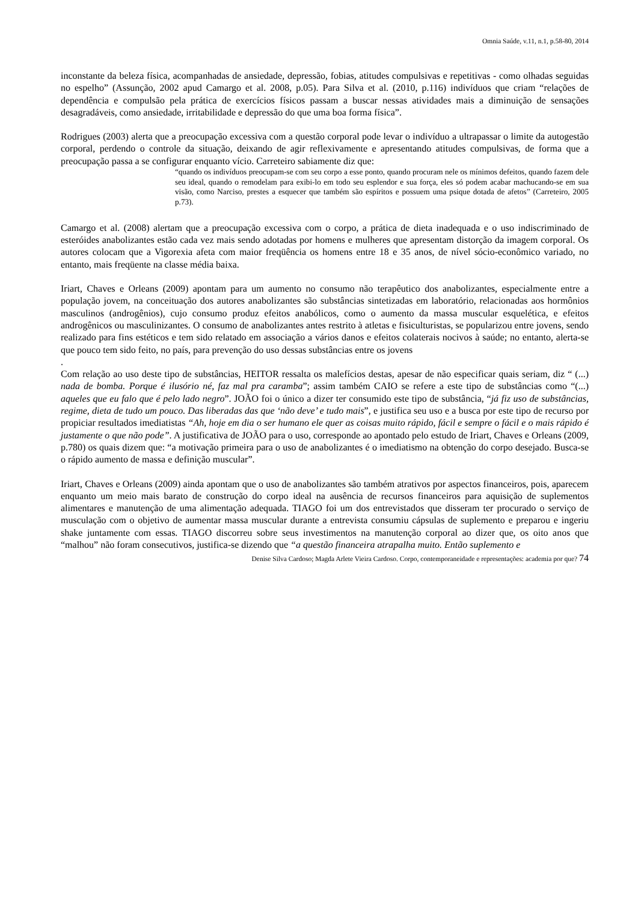Omnia Saúde, v.11, n.1, p.58-80, 2014
inconstante da beleza física, acompanhadas de ansiedade, depressão, fobias, atitudes compulsivas e repetitivas - como olhadas seguidas no espelho” (Assunção, 2002 apud Camargo et al. 2008, p.05). Para Silva et al. (2010, p.116) indivíduos que criam “relações de dependência e compulsão pela prática de exercícios físicos passam a buscar nessas atividades mais a diminuição de sensações desagradáveis, como ansiedade, irritabilidade e depressão do que uma boa forma física”.
Rodrigues (2003) alerta que a preocupação excessiva com a questão corporal pode levar o indivíduo a ultrapassar o limite da autogestão corporal, perdendo o controle da situação, deixando de agir reflexivamente e apresentando atitudes compulsivas, de forma que a preocupação passa a se configurar enquanto vício. Carreteiro sabiamente diz que:
“quando os indivíduos preocupam-se com seu corpo a esse ponto, quando procuram nele os mínimos defeitos, quando fazem dele seu ideal, quando o remodelam para exibi-lo em todo seu esplendor e sua força, eles só podem acabar machucando-se em sua visão, como Narciso, prestes a esquecer que também são espíritos e possuem uma psique dotada de afetos” (Carreteiro, 2005 p.73).
Camargo et al. (2008) alertam que a preocupação excessiva com o corpo, a prática de dieta inadequada e o uso indiscriminado de esteróides anabolizantes estão cada vez mais sendo adotadas por homens e mulheres que apresentam distorção da imagem corporal. Os autores colocam que a Vigorexia afeta com maior freqüência os homens entre 18 e 35 anos, de nível sócio-econômico variado, no entanto, mais freqüente na classe média baixa.
Iriart, Chaves e Orleans (2009) apontam para um aumento no consumo não terapêutico dos anabolizantes, especialmente entre a população jovem, na conceituação dos autores anabolizantes são substâncias sintetizadas em laboratório, relacionadas aos hormônios masculinos (androgênios), cujo consumo produz efeitos anabólicos, como o aumento da massa muscular esquelética, e efeitos androgênicos ou masculinizantes. O consumo de anabolizantes antes restrito à atletas e fisiculturistas, se popularizou entre jovens, sendo realizado para fins estéticos e tem sido relatado em associação a vários danos e efeitos colaterais nocivos à saúde; no entanto, alerta-se que pouco tem sido feito, no país, para prevenção do uso dessas substâncias entre os jovens
.
Com relação ao uso deste tipo de substâncias, HEITOR ressalta os malefícios destas, apesar de não especificar quais seriam, diz “ (...) nada de bomba. Porque é ilusório né, faz mal pra caramba”; assim também CAIO se refere a este tipo de substâncias como “(...) aqueles que eu falo que é pelo lado negro”. JOÃO foi o único a dizer ter consumido este tipo de substância, “já fiz uso de substâncias, regime, dieta de tudo um pouco. Das liberadas das que ‘não deve’ e tudo mais”, e justifica seu uso e a busca por este tipo de recurso por propiciar resultados imediatistas “Ah, hoje em dia o ser humano ele quer as coisas muito rápido, fácil e sempre o fácil e o mais rápido é justamente o que não pode”. A justificativa de JOÃO para o uso, corresponde ao apontado pelo estudo de Iriart, Chaves e Orleans (2009, p.780) os quais dizem que: “a motivação primeira para o uso de anabolizantes é o imediatismo na obtenção do corpo desejado. Busca-se o rápido aumento de massa e definição muscular”.
Iriart, Chaves e Orleans (2009) ainda apontam que o uso de anabolizantes são também atrativos por aspectos financeiros, pois, aparecem enquanto um meio mais barato de construção do corpo ideal na ausência de recursos financeiros para aquisição de suplementos alimentares e manutenção de uma alimentação adequada. TIAGO foi um dos entrevistados que disseram ter procurado o serviço de musculação com o objetivo de aumentar massa muscular durante a entrevista consumiu cápsulas de suplemento e preparou e ingeriu shake juntamente com essas. TIAGO discorreu sobre seus investimentos na manutenção corporal ao dizer que, os oito anos que “malhou” não foram consecutivos, justifica-se dizendo que “a questão financeira atrapalha muito. Então suplemento e
Denise Silva Cardoso; Magda Arlete Vieira Cardoso. Corpo, contemporaneidade e representações: academia por que? 74